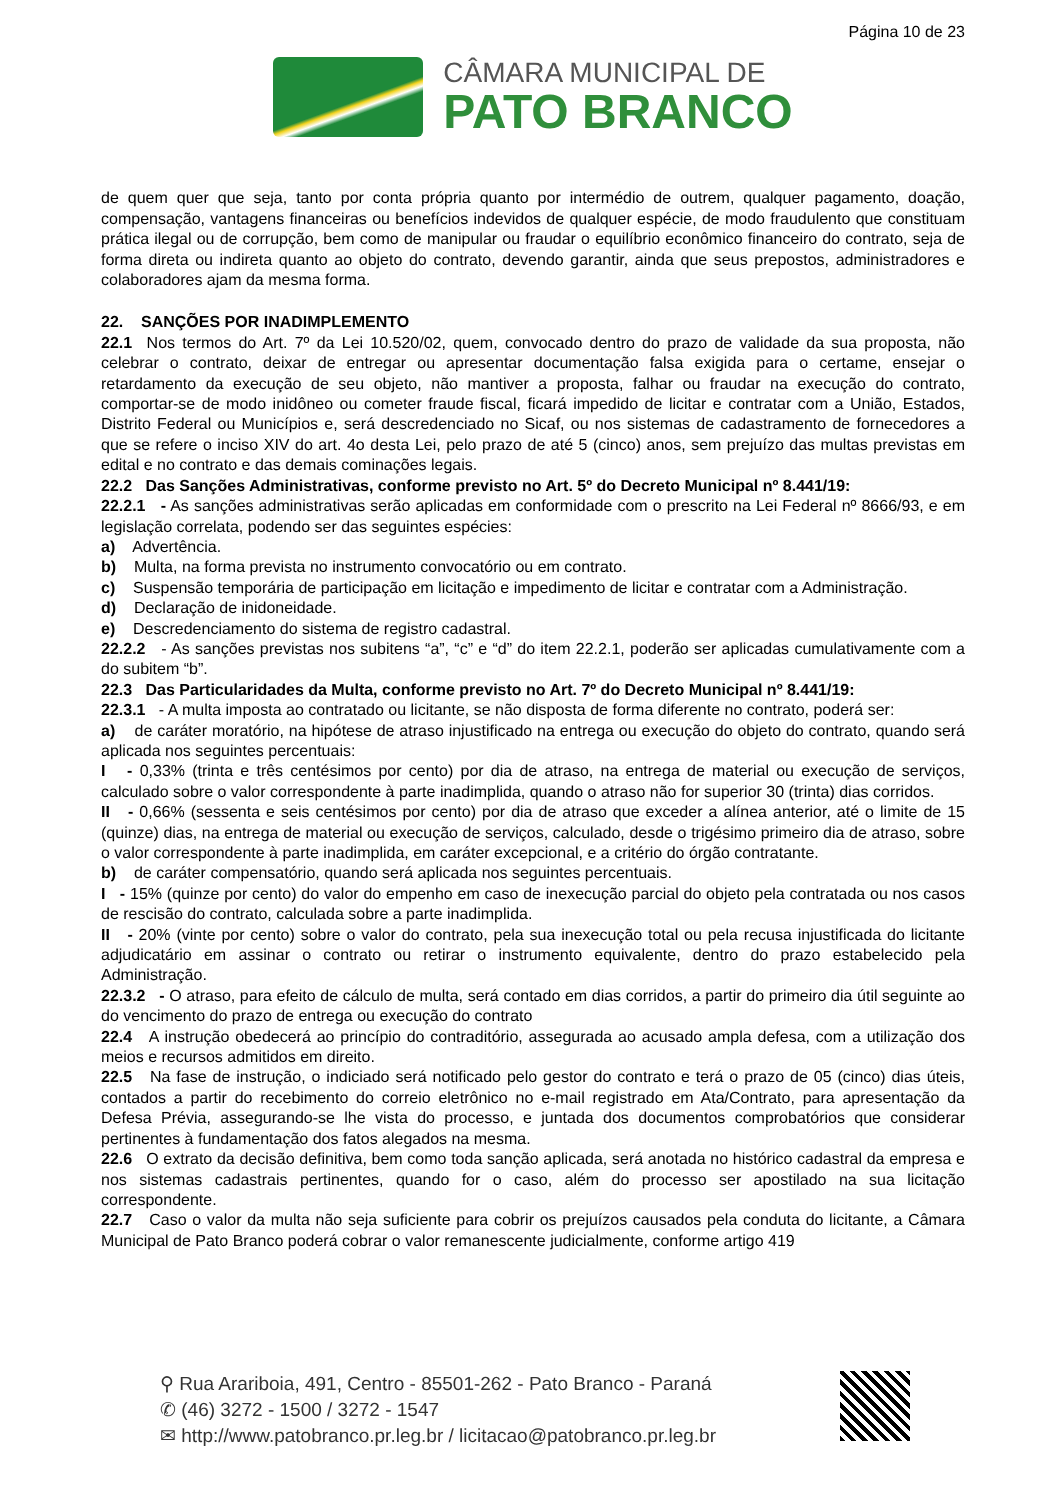Página 10 de 23
CÂMARA MUNICIPAL DE
PATO BRANCO
de quem quer que seja, tanto por conta própria quanto por intermédio de outrem, qualquer pagamento, doação, compensação, vantagens financeiras ou benefícios indevidos de qualquer espécie, de modo fraudulento que constituam prática ilegal ou de corrupção, bem como de manipular ou fraudar o equilíbrio econômico financeiro do contrato, seja de forma direta ou indireta quanto ao objeto do contrato, devendo garantir, ainda que seus prepostos, administradores e colaboradores ajam da mesma forma.
22. SANÇÕES POR INADIMPLEMENTO
22.1 Nos termos do Art. 7º da Lei 10.520/02, quem, convocado dentro do prazo de validade da sua proposta, não celebrar o contrato, deixar de entregar ou apresentar documentação falsa exigida para o certame, ensejar o retardamento da execução de seu objeto, não mantiver a proposta, falhar ou fraudar na execução do contrato, comportar-se de modo inidôneo ou cometer fraude fiscal, ficará impedido de licitar e contratar com a União, Estados, Distrito Federal ou Municípios e, será descredenciado no Sicaf, ou nos sistemas de cadastramento de fornecedores a que se refere o inciso XIV do art. 4o desta Lei, pelo prazo de até 5 (cinco) anos, sem prejuízo das multas previstas em edital e no contrato e das demais cominações legais.
22.2 Das Sanções Administrativas, conforme previsto no Art. 5º do Decreto Municipal nº 8.441/19:
22.2.1 - As sanções administrativas serão aplicadas em conformidade com o prescrito na Lei Federal nº 8666/93, e em legislação correlata, podendo ser das seguintes espécies:
a) Advertência.
b) Multa, na forma prevista no instrumento convocatório ou em contrato.
c) Suspensão temporária de participação em licitação e impedimento de licitar e contratar com a Administração.
d) Declaração de inidoneidade.
e) Descredenciamento do sistema de registro cadastral.
22.2.2 - As sanções previstas nos subitens “a”, “c” e “d” do item 22.2.1, poderão ser aplicadas cumulativamente com a do subitem “b”.
22.3 Das Particularidades da Multa, conforme previsto no Art. 7º do Decreto Municipal nº 8.441/19:
22.3.1 - A multa imposta ao contratado ou licitante, se não disposta de forma diferente no contrato, poderá ser:
a) de caráter moratório, na hipótese de atraso injustificado na entrega ou execução do objeto do contrato, quando será aplicada nos seguintes percentuais:
I - 0,33% (trinta e três centésimos por cento) por dia de atraso, na entrega de material ou execução de serviços, calculado sobre o valor correspondente à parte inadimplida, quando o atraso não for superior 30 (trinta) dias corridos.
II - 0,66% (sessenta e seis centésimos por cento) por dia de atraso que exceder a alínea anterior, até o limite de 15 (quinze) dias, na entrega de material ou execução de serviços, calculado, desde o trigésimo primeiro dia de atraso, sobre o valor correspondente à parte inadimplida, em caráter excepcional, e a critério do órgão contratante.
b) de caráter compensatório, quando será aplicada nos seguintes percentuais.
I - 15% (quinze por cento) do valor do empenho em caso de inexecução parcial do objeto pela contratada ou nos casos de rescisão do contrato, calculada sobre a parte inadimplida.
II - 20% (vinte por cento) sobre o valor do contrato, pela sua inexecução total ou pela recusa injustificada do licitante adjudicatário em assinar o contrato ou retirar o instrumento equivalente, dentro do prazo estabelecido pela Administração.
22.3.2 - O atraso, para efeito de cálculo de multa, será contado em dias corridos, a partir do primeiro dia útil seguinte ao do vencimento do prazo de entrega ou execução do contrato
22.4 A instrução obedecerá ao princípio do contraditório, assegurada ao acusado ampla defesa, com a utilização dos meios e recursos admitidos em direito.
22.5 Na fase de instrução, o indiciado será notificado pelo gestor do contrato e terá o prazo de 05 (cinco) dias úteis, contados a partir do recebimento do correio eletrônico no e-mail registrado em Ata/Contrato, para apresentação da Defesa Prévia, assegurando-se lhe vista do processo, e juntada dos documentos comprobatórios que considerar pertinentes à fundamentação dos fatos alegados na mesma.
22.6 O extrato da decisão definitiva, bem como toda sanção aplicada, será anotada no histórico cadastral da empresa e nos sistemas cadastrais pertinentes, quando for o caso, além do processo ser apostilado na sua licitação correspondente.
22.7 Caso o valor da multa não seja suficiente para cobrir os prejuízos causados pela conduta do licitante, a Câmara Municipal de Pato Branco poderá cobrar o valor remanescente judicialmente, conforme artigo 419
⚲ Rua Arariboia, 491, Centro - 85501-262 - Pato Branco - Paraná
✆ (46) 3272 - 1500 / 3272 - 1547
✉ http://www.patobranco.pr.leg.br / licitacao@patobranco.pr.leg.br